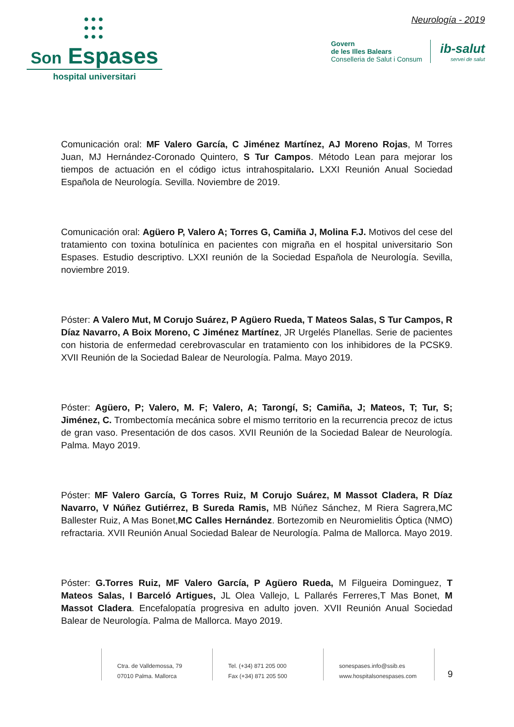●●●
●●●
●●●
Son Espases
hospital universitari
Neurología - 2019
Govern
de les Illes Balears
Conselleria de Salut i Consum
ib-salut
servei de salut
Comunicación oral: MF Valero García, C Jiménez Martínez, AJ Moreno Rojas, M Torres Juan, MJ Hernández-Coronado Quintero, S Tur Campos. Método Lean para mejorar los tiempos de actuación en el código ictus intrahospitalario. LXXI Reunión Anual Sociedad Española de Neurología. Sevilla. Noviembre de 2019.
Comunicación oral: Agüero P, Valero A; Torres G, Camiña J, Molina F.J. Motivos del cese del tratamiento con toxina botulínica en pacientes con migraña en el hospital universitario Son Espases. Estudio descriptivo. LXXI reunión de la Sociedad Española de Neurología. Sevilla, noviembre 2019.
Póster: A Valero Mut, M Corujo Suárez, P Agüero Rueda, T Mateos Salas, S Tur Campos, R Díaz Navarro, A Boix Moreno, C Jiménez Martínez, JR Urgelés Planellas. Serie de pacientes con historia de enfermedad cerebrovascular en tratamiento con los inhibidores de la PCSK9. XVII Reunión de la Sociedad Balear de Neurología. Palma. Mayo 2019.
Póster: Agüero, P; Valero, M. F; Valero, A; Tarongí, S; Camiña, J; Mateos, T; Tur, S; Jiménez, C. Trombectomía mecánica sobre el mismo territorio en la recurrencia precoz de ictus de gran vaso. Presentación de dos casos. XVII Reunión de la Sociedad Balear de Neurología. Palma. Mayo 2019.
Póster: MF Valero García, G Torres Ruiz, M Corujo Suárez, M Massot Cladera, R Díaz Navarro, V Núñez Gutiérrez, B Sureda Ramis, MB Núñez Sánchez, M Riera Sagrera,MC Ballester Ruiz, A Mas Bonet,MC Calles Hernández. Bortezomib en Neuromielitis Óptica (NMO) refractaria. XVII Reunión Anual Sociedad Balear de Neurología. Palma de Mallorca. Mayo 2019.
Póster: G.Torres Ruiz, MF Valero García, P Agüero Rueda, M Filgueira Dominguez, T Mateos Salas, I Barceló Artigues, JL Olea Vallejo, L Pallarés Ferreres,T Mas Bonet, M Massot Cladera. Encefalopatía progresiva en adulto joven. XVII Reunión Anual Sociedad Balear de Neurología. Palma de Mallorca. Mayo 2019.
Ctra. de Valldemossa, 79
07010 Palma. Mallorca
Tel. (+34) 871 205 000
Fax (+34) 871 205 500
sonespases.info@ssib.es
www.hospitalsonespases.com
9